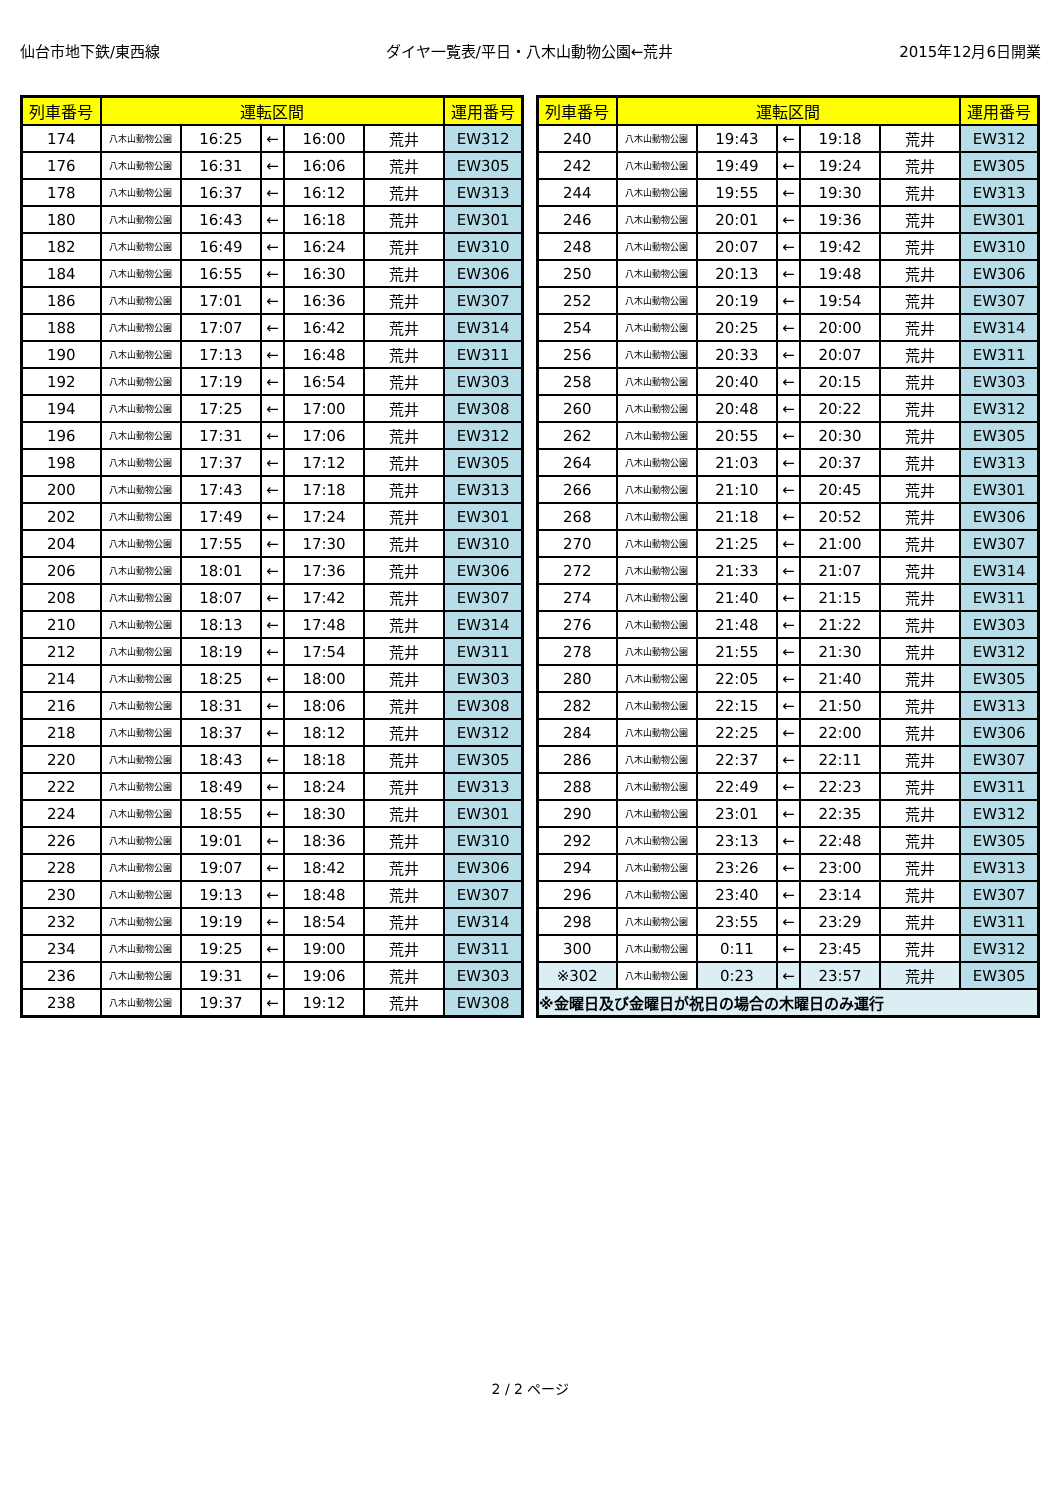仙台市地下鉄/東西線 ダイヤ一覧表/平日・八木山動物公園←荒井 2015年12月6日開業
| 列車番号 | 運転区間 | | | | | 運用番号 |
| --- | --- | --- | --- | --- | --- | --- |
| 174 | 八木山動物公園 | 16:25 | ← | 16:00 | 荒井 | EW312 |
| 176 | 八木山動物公園 | 16:31 | ← | 16:06 | 荒井 | EW305 |
| 178 | 八木山動物公園 | 16:37 | ← | 16:12 | 荒井 | EW313 |
| 180 | 八木山動物公園 | 16:43 | ← | 16:18 | 荒井 | EW301 |
| 182 | 八木山動物公園 | 16:49 | ← | 16:24 | 荒井 | EW310 |
| 184 | 八木山動物公園 | 16:55 | ← | 16:30 | 荒井 | EW306 |
| 186 | 八木山動物公園 | 17:01 | ← | 16:36 | 荒井 | EW307 |
| 188 | 八木山動物公園 | 17:07 | ← | 16:42 | 荒井 | EW314 |
| 190 | 八木山動物公園 | 17:13 | ← | 16:48 | 荒井 | EW311 |
| 192 | 八木山動物公園 | 17:19 | ← | 16:54 | 荒井 | EW303 |
| 194 | 八木山動物公園 | 17:25 | ← | 17:00 | 荒井 | EW308 |
| 196 | 八木山動物公園 | 17:31 | ← | 17:06 | 荒井 | EW312 |
| 198 | 八木山動物公園 | 17:37 | ← | 17:12 | 荒井 | EW305 |
| 200 | 八木山動物公園 | 17:43 | ← | 17:18 | 荒井 | EW313 |
| 202 | 八木山動物公園 | 17:49 | ← | 17:24 | 荒井 | EW301 |
| 204 | 八木山動物公園 | 17:55 | ← | 17:30 | 荒井 | EW310 |
| 206 | 八木山動物公園 | 18:01 | ← | 17:36 | 荒井 | EW306 |
| 208 | 八木山動物公園 | 18:07 | ← | 17:42 | 荒井 | EW307 |
| 210 | 八木山動物公園 | 18:13 | ← | 17:48 | 荒井 | EW314 |
| 212 | 八木山動物公園 | 18:19 | ← | 17:54 | 荒井 | EW311 |
| 214 | 八木山動物公園 | 18:25 | ← | 18:00 | 荒井 | EW303 |
| 216 | 八木山動物公園 | 18:31 | ← | 18:06 | 荒井 | EW308 |
| 218 | 八木山動物公園 | 18:37 | ← | 18:12 | 荒井 | EW312 |
| 220 | 八木山動物公園 | 18:43 | ← | 18:18 | 荒井 | EW305 |
| 222 | 八木山動物公園 | 18:49 | ← | 18:24 | 荒井 | EW313 |
| 224 | 八木山動物公園 | 18:55 | ← | 18:30 | 荒井 | EW301 |
| 226 | 八木山動物公園 | 19:01 | ← | 18:36 | 荒井 | EW310 |
| 228 | 八木山動物公園 | 19:07 | ← | 18:42 | 荒井 | EW306 |
| 230 | 八木山動物公園 | 19:13 | ← | 18:48 | 荒井 | EW307 |
| 232 | 八木山動物公園 | 19:19 | ← | 18:54 | 荒井 | EW314 |
| 234 | 八木山動物公園 | 19:25 | ← | 19:00 | 荒井 | EW311 |
| 236 | 八木山動物公園 | 19:31 | ← | 19:06 | 荒井 | EW303 |
| 238 | 八木山動物公園 | 19:37 | ← | 19:12 | 荒井 | EW308 |
| 列車番号 | 運転区間 | | | | | 運用番号 |
| --- | --- | --- | --- | --- | --- | --- |
| 240 | 八木山動物公園 | 19:43 | ← | 19:18 | 荒井 | EW312 |
| 242 | 八木山動物公園 | 19:49 | ← | 19:24 | 荒井 | EW305 |
| 244 | 八木山動物公園 | 19:55 | ← | 19:30 | 荒井 | EW313 |
| 246 | 八木山動物公園 | 20:01 | ← | 19:36 | 荒井 | EW301 |
| 248 | 八木山動物公園 | 20:07 | ← | 19:42 | 荒井 | EW310 |
| 250 | 八木山動物公園 | 20:13 | ← | 19:48 | 荒井 | EW306 |
| 252 | 八木山動物公園 | 20:19 | ← | 19:54 | 荒井 | EW307 |
| 254 | 八木山動物公園 | 20:25 | ← | 20:00 | 荒井 | EW314 |
| 256 | 八木山動物公園 | 20:33 | ← | 20:07 | 荒井 | EW311 |
| 258 | 八木山動物公園 | 20:40 | ← | 20:15 | 荒井 | EW303 |
| 260 | 八木山動物公園 | 20:48 | ← | 20:22 | 荒井 | EW312 |
| 262 | 八木山動物公園 | 20:55 | ← | 20:30 | 荒井 | EW305 |
| 264 | 八木山動物公園 | 21:03 | ← | 20:37 | 荒井 | EW313 |
| 266 | 八木山動物公園 | 21:10 | ← | 20:45 | 荒井 | EW301 |
| 268 | 八木山動物公園 | 21:18 | ← | 20:52 | 荒井 | EW306 |
| 270 | 八木山動物公園 | 21:25 | ← | 21:00 | 荒井 | EW307 |
| 272 | 八木山動物公園 | 21:33 | ← | 21:07 | 荒井 | EW314 |
| 274 | 八木山動物公園 | 21:40 | ← | 21:15 | 荒井 | EW311 |
| 276 | 八木山動物公園 | 21:48 | ← | 21:22 | 荒井 | EW303 |
| 278 | 八木山動物公園 | 21:55 | ← | 21:30 | 荒井 | EW312 |
| 280 | 八木山動物公園 | 22:05 | ← | 21:40 | 荒井 | EW305 |
| 282 | 八木山動物公園 | 22:15 | ← | 21:50 | 荒井 | EW313 |
| 284 | 八木山動物公園 | 22:25 | ← | 22:00 | 荒井 | EW306 |
| 286 | 八木山動物公園 | 22:37 | ← | 22:11 | 荒井 | EW307 |
| 288 | 八木山動物公園 | 22:49 | ← | 22:23 | 荒井 | EW311 |
| 290 | 八木山動物公園 | 23:01 | ← | 22:35 | 荒井 | EW312 |
| 292 | 八木山動物公園 | 23:13 | ← | 22:48 | 荒井 | EW305 |
| 294 | 八木山動物公園 | 23:26 | ← | 23:00 | 荒井 | EW313 |
| 296 | 八木山動物公園 | 23:40 | ← | 23:14 | 荒井 | EW307 |
| 298 | 八木山動物公園 | 23:55 | ← | 23:29 | 荒井 | EW311 |
| 300 | 八木山動物公園 | 0:11 | ← | 23:45 | 荒井 | EW312 |
| ※302 | 八木山動物公園 | 0:23 | ← | 23:57 | 荒井 | EW305 |
| ※金曜日及び金曜日が祝日の場合の木曜日のみ運行 | | | | | | |
2 / 2 ページ